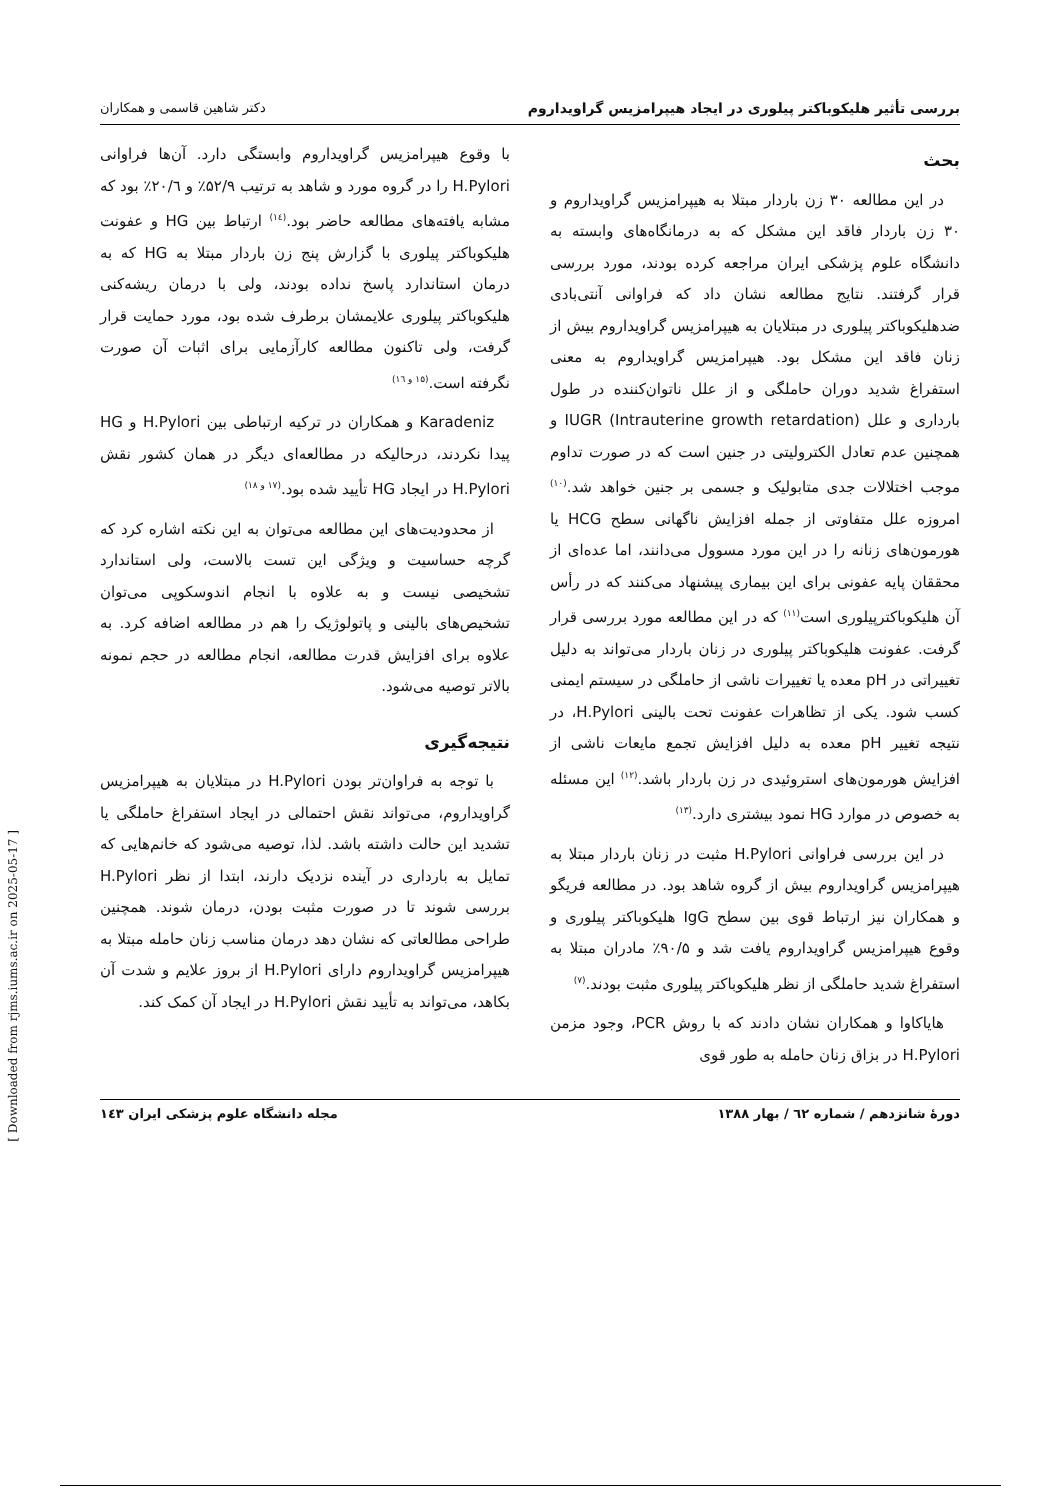بررسی تأثیر هلیکوباکتر پیلوری در ایجاد هیپرامزیس گراویداروم دکتر شاهین قاسمی و همکاران
بحث
در این مطالعه ۳۰ زن باردار مبتلا به هیپرامزیس گراویداروم و ۳۰ زن باردار فاقد این مشکل که به درمانگاه‌های وابسته به دانشگاه علوم پزشکی ایران مراجعه کرده بودند، مورد بررسی قرار گرفتند. نتایج مطالعه نشان داد که فراوانی آنتی‌بادی ضدهلیکوباکتر پیلوری در مبتلایان به هیپرامزیس گراویداروم بیش از زنان فاقد این مشکل بود. هیپرامزیس گراویداروم به معنی استفراغ شدید دوران حاملگی و از علل ناتوان‌کننده در طول بارداری و علل IUGR (Intrauterine growth retardation) و همچنین عدم تعادل الکترولیتی در جنین است که در صورت تداوم موجب اختلالات جدی متابولیک و جسمی بر جنین خواهد شد.<sup>(۱۰)</sup> امروزه علل متفاوتی از جمله افزایش ناگهانی سطح HCG یا هورمون‌های زنانه را در این مورد مسوول می‌دانند، اما عده‌ای از محققان پایه عفونی برای این بیماری پیشنهاد می‌کنند که در رأس آن هلیکوباکترپیلوری است<sup>(۱۱)</sup> که در این مطالعه مورد بررسی قرار گرفت. عفونت هلیکوباکتر پیلوری در زنان باردار می‌تواند به دلیل تغییراتی در pH معده یا تغییرات ناشی از حاملگی در سیستم ایمنی کسب شود. یکی از تظاهرات عفونت تحت بالینی H.Pylori، در نتیجه تغییر pH معده به دلیل افزایش تجمع مایعات ناشی از افزایش هورمون‌های استروئیدی در زن باردار باشد.<sup>(۱۲)</sup> این مسئله به خصوص در موارد HG نمود بیشتری دارد.<sup>(۱۳)</sup>
در این بررسی فراوانی H.Pylori مثبت در زنان باردار مبتلا به هیپرامزیس گراویداروم بیش از گروه شاهد بود. در مطالعه فریگو و همکاران نیز ارتباط قوی بین سطح IgG هلیکوباکتر پیلوری و وقوع هیپرامزیس گراویداروم یافت شد و ۹۰/۵٪ مادران مبتلا به استفراغ شدید حاملگی از نظر هلیکوباکتر پیلوری مثبت بودند.<sup>(۷)</sup>
هایاکاوا و همکاران نشان دادند که با روش PCR، وجود مزمن H.Pylori در بزاق زنان حامله به طور قوی
با وقوع هیپرامزیس گراویداروم وابستگی دارد. آن‌ها فراوانی H.Pylori را در گروه مورد و شاهد به ترتیب ۵۲/۹٪ و ۲۰/٦٪ بود که مشابه یافته‌های مطالعه حاضر بود.<sup>(۱٤)</sup> ارتباط بین HG و عفونت هلیکوباکتر پیلوری با گزارش پنج زن باردار مبتلا به HG که به درمان استاندارد پاسخ نداده بودند، ولی با درمان ریشه‌کنی هلیکوباکتر پیلوری علایمشان برطرف شده بود، مورد حمایت قرار گرفت، ولی تاکنون مطالعه کارآزمایی برای اثبات آن صورت نگرفته است.<sup>(۱۵ و ۱٦)</sup>
Karadeniz و همکاران در ترکیه ارتباطی بین H.Pylori و HG پیدا نکردند، درحالیکه در مطالعه‌ای دیگر در همان کشور نقش H.Pylori در ایجاد HG تأیید شده بود.<sup>(۱۷ و ۱۸)</sup>
از محدودیت‌های این مطالعه می‌توان به این نکته اشاره کرد که گرچه حساسیت و ویژگی این تست بالاست، ولی استاندارد تشخیصی نیست و به علاوه با انجام اندوسکوپی می‌توان تشخیص‌های بالینی و پاتولوژیک را هم در مطالعه اضافه کرد. به علاوه برای افزایش قدرت مطالعه، انجام مطالعه در حجم نمونه بالاتر توصیه می‌شود.
نتیجه‌گیری
با توجه به فراوان‌تر بودن H.Pylori در مبتلایان به هیپرامزیس گراویداروم، می‌تواند نقش احتمالی در ایجاد استفراغ حاملگی یا تشدید این حالت داشته باشد. لذا، توصیه می‌شود که خانم‌هایی که تمایل به بارداری در آینده نزدیک دارند، ابتدا از نظر H.Pylori بررسی شوند تا در صورت مثبت بودن، درمان شوند. همچنین طراحی مطالعاتی که نشان دهد درمان مناسب زنان حامله مبتلا به هیپرامزیس گراویداروم دارای H.Pylori از بروز علایم و شدت آن بکاهد، می‌تواند به تأیید نقش H.Pylori در ایجاد آن کمک کند.
دورهٔ شانزدهم / شماره ٦٢ / بهار ۱۳۸۸ مجله دانشگاه علوم پزشکی ایران ۱٤۳
[ Downloaded from rjms.iums.ac.ir on 2025-05-17 ]